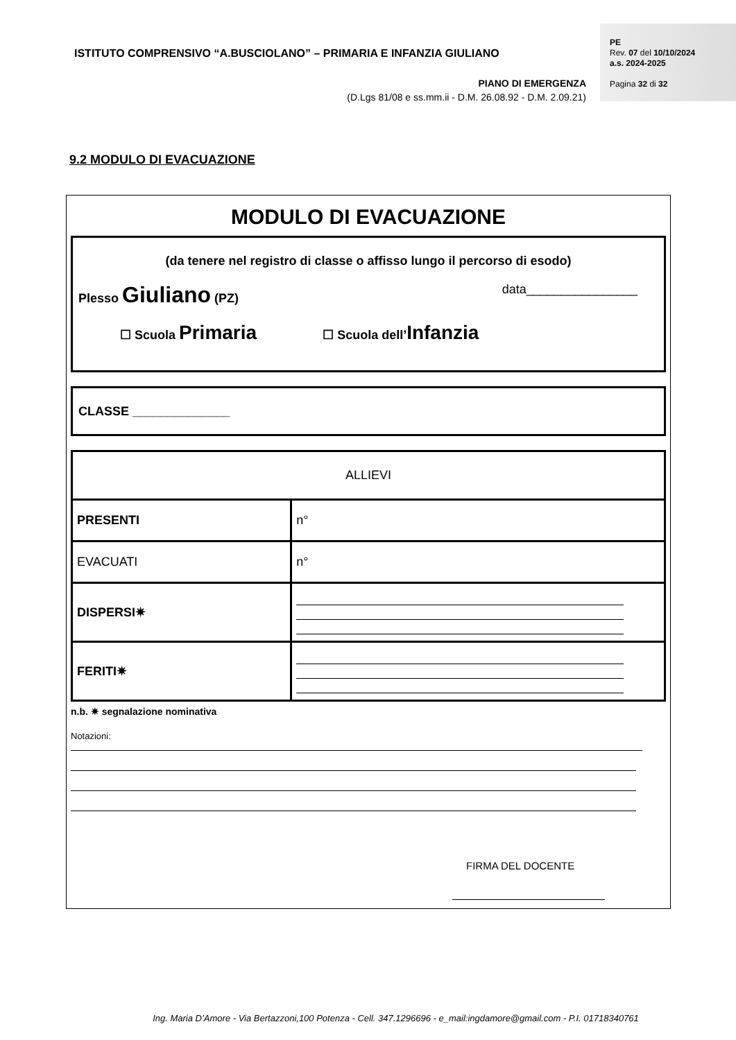ISTITUTO COMPRENSIVO “A.BUSCIOLANO” – PRIMARIA E INFANZIA GIULIANO
PE
Rev. 07 del 10/10/2024
a.s. 2024-2025
Pagina 32 di 32
PIANO DI EMERGENZA
(D.Lgs 81/08 e ss.mm.ii - D.M. 26.08.92 - D.M. 2.09.21)
9.2 MODULO DI EVACUAZIONE
MODULO DI EVACUAZIONE
(da tenere nel registro di classe o affisso lungo il percorso di esodo)
Plesso Giuliano (PZ) data________________
☐ Scuola Primaria ☐ Scuola dell’Infanzia
CLASSE ______________
| ALLIEVI | |
| PRESENTI | n° |
| EVACUATI | n° |
| DISPERSI✷ | |
| FERITI✷ | |
n.b. ✷ segnalazione nominativa
Notazioni:
FIRMA DEL DOCENTE
Ing. Maria D’Amore - Via Bertazzoni,100 Potenza - Cell. 347.1296696 - e_mail:ingdamore@gmail.com - P.I. 01718340761